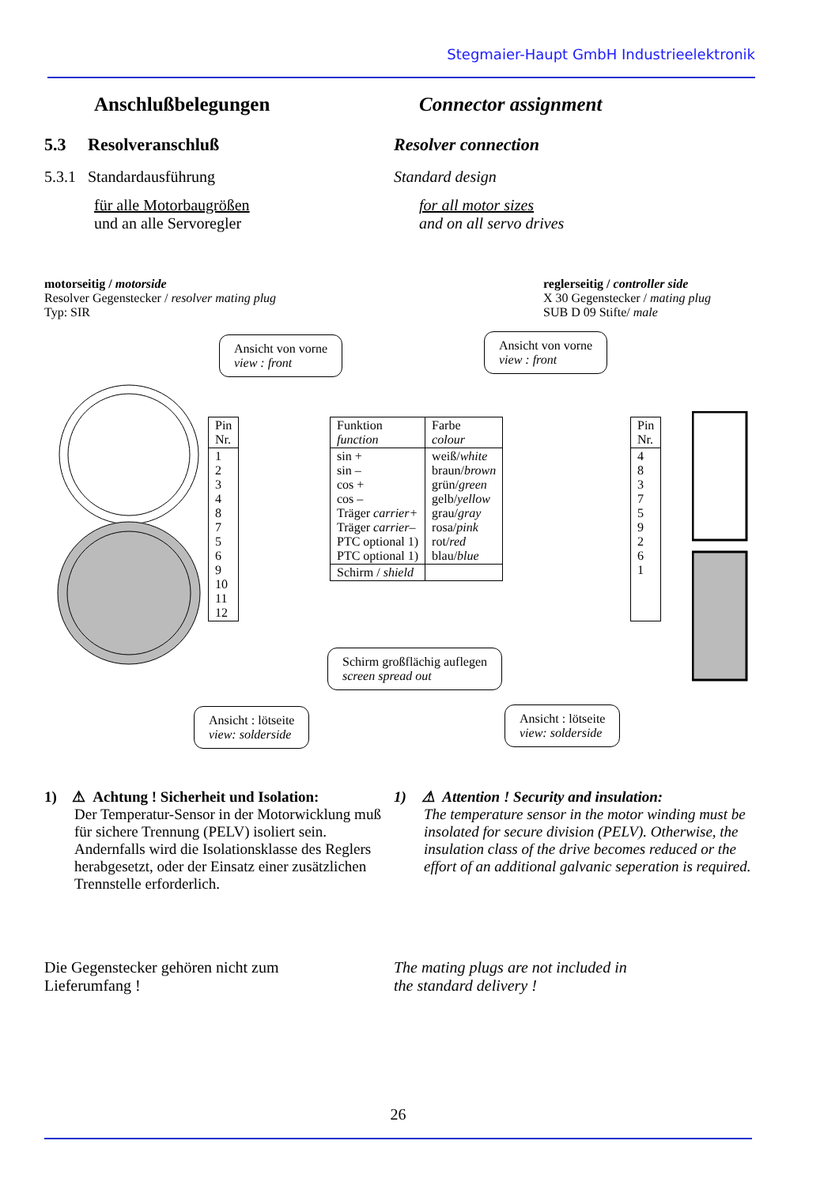Stegmaier-Haupt GmbH Industrieelektronik
Anschlußbelegungen Connector assignment
5.3 Resolveranschluß Resolver connection
5.3.1 Standardausführung Standard design
für alle Motorbaugrößen
und an alle Servoregler
for all motor sizes
and on all servo drives
motorseitig / motorside
Resolver Gegenstecker / resolver mating plug
Typ: SIR
reglerseitig / controller side
X 30 Gegenstecker / mating plug
SUB D 09 Stifte/ male
Ansicht von vorne
view : front
Ansicht von vorne
view : front
| Pin Nr. |
| --- |
| 1 2 3 4 8 7 5 6 9 10 11 12 |
| Funktion function | Farbe colour |
| --- | --- |
| sin + sin – cos + cos – Träger carrier+ Träger carrier– PTC optional 1) PTC optional 1) | weiß/ white braun/ brown grün/ green gelb/ yellow grau/ gray rosa/ pink rot/ red blau/ blue |
| Schirm / shield | |
| Pin Nr. |
| --- |
| 4 8 3 7 5 9 2 6 1 |
Schirm großflächig auflegen
screen spread out
Ansicht : lötseite
view: solderside
Ansicht : lötseite
view: solderside
1) ⚠ Achtung ! Sicherheit und Isolation:
Der Temperatur-Sensor in der Motorwicklung muß für sichere Trennung (PELV) isoliert sein. Andernfalls wird die Isolationsklasse des Reglers herabgesetzt, oder der Einsatz einer zusätzlichen Trennstelle erforderlich.
1) ⚠ Attention ! Security and insulation:
The temperature sensor in the motor winding must be insolated for secure division (PELV). Otherwise, the insulation class of the drive becomes reduced or the effort of an additional galvanic seperation is required.
Die Gegenstecker gehören nicht zum
Lieferumfang !
The mating plugs are not included in
the standard delivery !
26